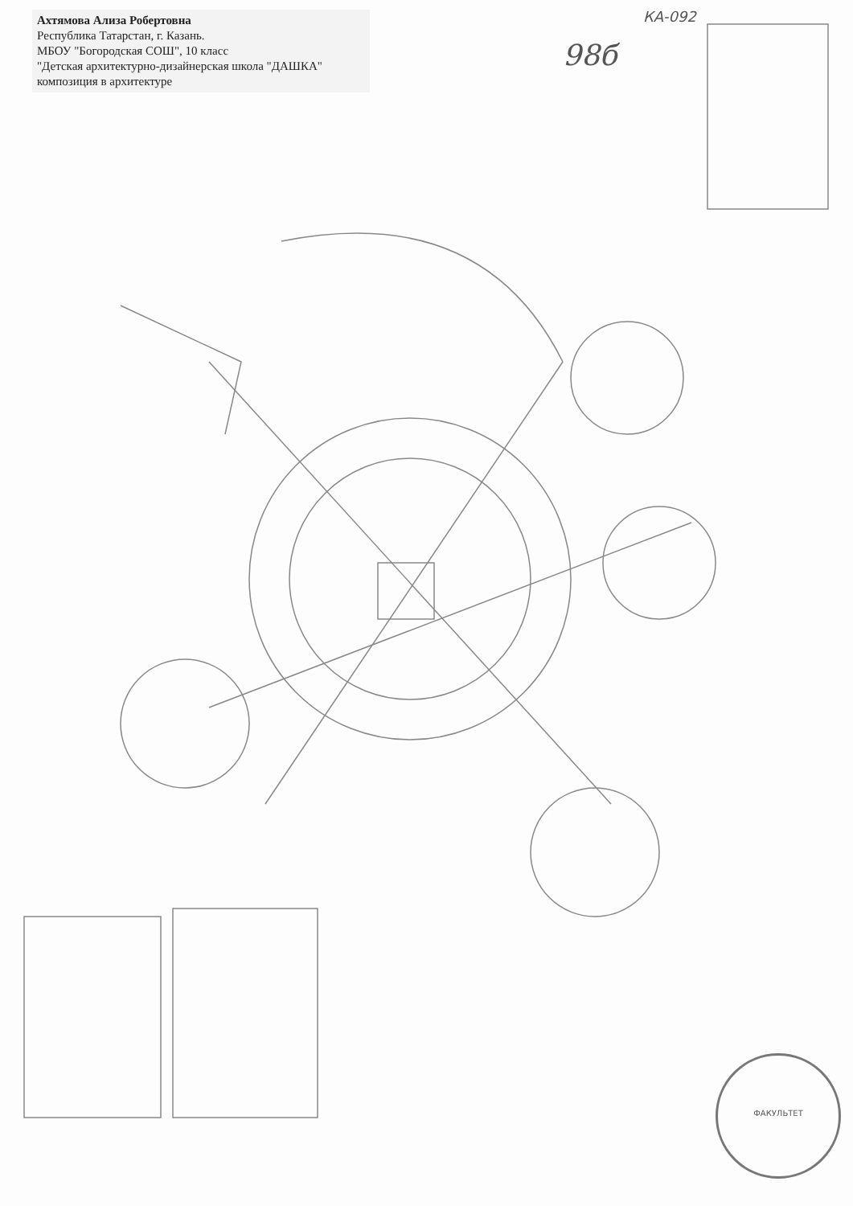Ахтямова Ализа Робертовна
Республика Татарстан, г. Казань.
МБОУ "Богородская СОШ", 10 класс
"Детская архитектурно-дизайнерская школа "ДАШКА"
композиция в архитектуре
КА-092
98б
ФАКУЛЬТЕТ